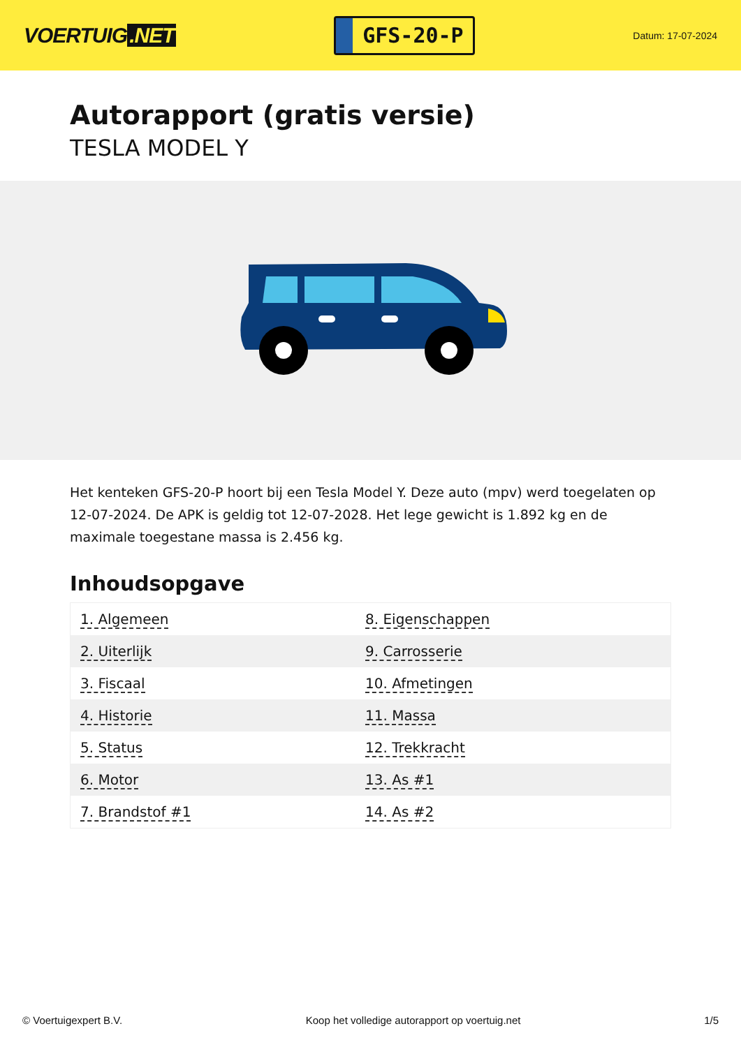VOERTUIG.NET
GFS-20-P
Datum: 17-07-2024
Autorapport (gratis versie)
TESLA MODEL Y
Het kenteken GFS-20-P hoort bij een Tesla Model Y. Deze auto (mpv) werd toegelaten op 12-07-2024. De APK is geldig tot 12-07-2028. Het lege gewicht is 1.892 kg en de maximale toegestane massa is 2.456 kg.
Inhoudsopgave
| 1. Algemeen | 8. Eigenschappen |
| 2. Uiterlijk | 9. Carrosserie |
| 3. Fiscaal | 10. Afmetingen |
| 4. Historie | 11. Massa |
| 5. Status | 12. Trekkracht |
| 6. Motor | 13. As #1 |
| 7. Brandstof #1 | 14. As #2 |
© Voertuigexpert B.V. Koop het volledige autorapport op voertuig.net 1/5